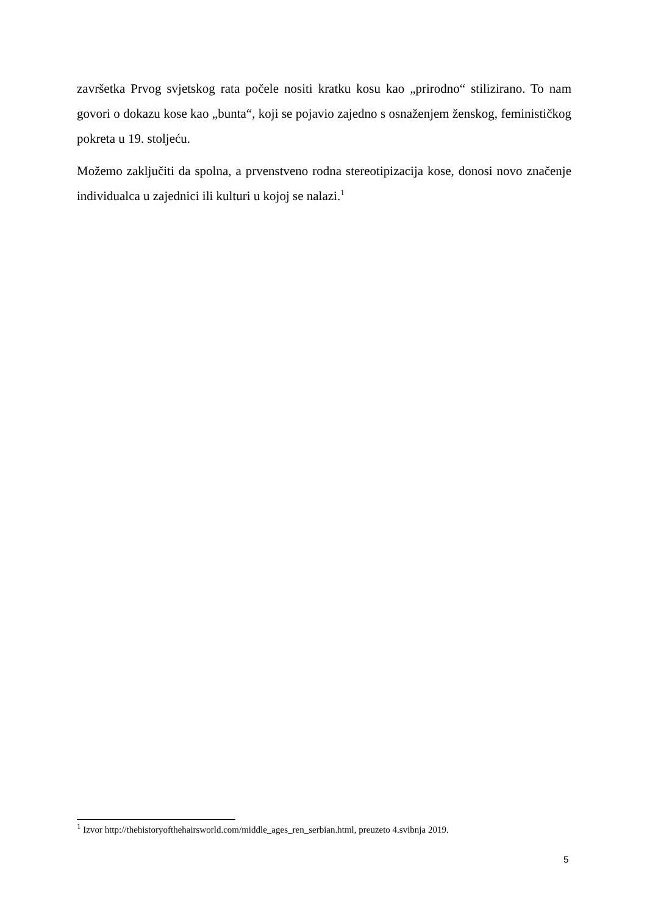završetka Prvog svjetskog rata počele nositi kratku kosu kao „prirodno“ stilizirano. To nam govori o dokazu kose kao „bunta“, koji se pojavio zajedno s osnaženjem ženskog, feminističkog pokreta u 19. stoljeću.
Možemo zaključiti da spolna, a prvenstveno rodna stereotipizacija kose, donosi novo značenje individualca u zajednici ili kulturi u kojoj se nalazi.<sup>1</sup>
<sup>1</sup> Izvor http://thehistoryofthehairsworld.com/middle_ages_ren_serbian.html, preuzeto 4.svibnja 2019.
5